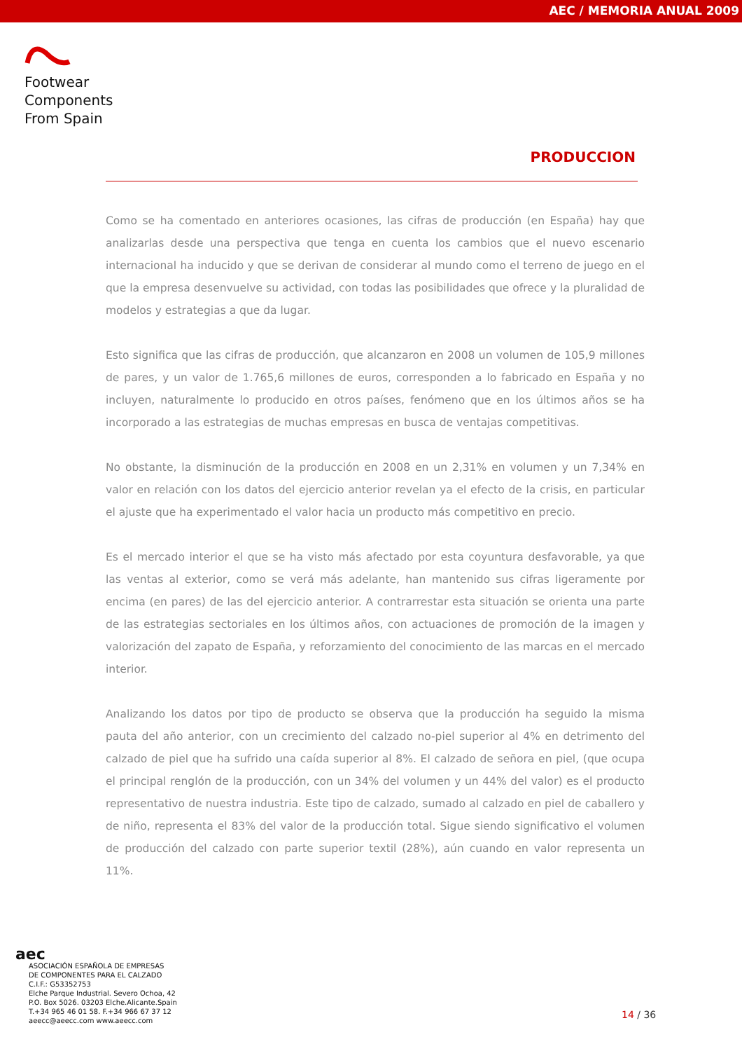AEC / MEMORIA ANUAL 2009
Footwear
Components
From Spain
PRODUCCION
Como se ha comentado en anteriores ocasiones, las cifras de producción (en España) hay que analizarlas desde una perspectiva que tenga en cuenta los cambios que el nuevo escenario internacional ha inducido y que se derivan de considerar al mundo como el terreno de juego en el que la empresa desenvuelve su actividad, con todas las posibilidades que ofrece y la pluralidad de modelos y estrategias a que da lugar.
Esto significa que las cifras de producción, que alcanzaron en 2008 un volumen de 105,9 millones de pares, y un valor de 1.765,6 millones de euros, corresponden a lo fabricado en España y no incluyen, naturalmente lo producido en otros países, fenómeno que en los últimos años se ha incorporado a las estrategias de muchas empresas en busca de ventajas competitivas.
No obstante, la disminución de la producción en 2008 en un 2,31% en volumen y un 7,34% en valor en relación con los datos del ejercicio anterior revelan ya el efecto de la crisis, en particular el ajuste que ha experimentado el valor hacia un producto más competitivo en precio.
Es el mercado interior el que se ha visto más afectado por esta coyuntura desfavorable, ya que las ventas al exterior, como se verá más adelante, han mantenido sus cifras ligeramente por encima (en pares) de las del ejercicio anterior. A contrarrestar esta situación se orienta una parte de las estrategias sectoriales en los últimos años, con actuaciones de promoción de la imagen y valorización del zapato de España, y reforzamiento del conocimiento de las marcas en el mercado interior.
Analizando los datos por tipo de producto se observa que la producción ha seguido la misma pauta del año anterior, con un crecimiento del calzado no-piel superior al 4% en detrimento del calzado de piel que ha sufrido una caída superior al 8%. El calzado de señora en piel, (que ocupa el principal renglón de la producción, con un 34% del volumen y un 44% del valor) es el producto representativo de nuestra industria. Este tipo de calzado, sumado al calzado en piel de caballero y de niño, representa el 83% del valor de la producción total. Sigue siendo significativo el volumen de producción del calzado con parte superior textil (28%), aún cuando en valor representa un 11%.
aec
ASOCIACIÓN ESPAÑOLA DE EMPRESAS
DE COMPONENTES PARA EL CALZADO
C.I.F.: G53352753
Elche Parque Industrial. Severo Ochoa, 42
P.O. Box 5026. 03203 Elche.Alicante.Spain
T.+34 965 46 01 58. F.+34 966 67 37 12
aeecc@aeecc.com www.aeecc.com
14 / 36